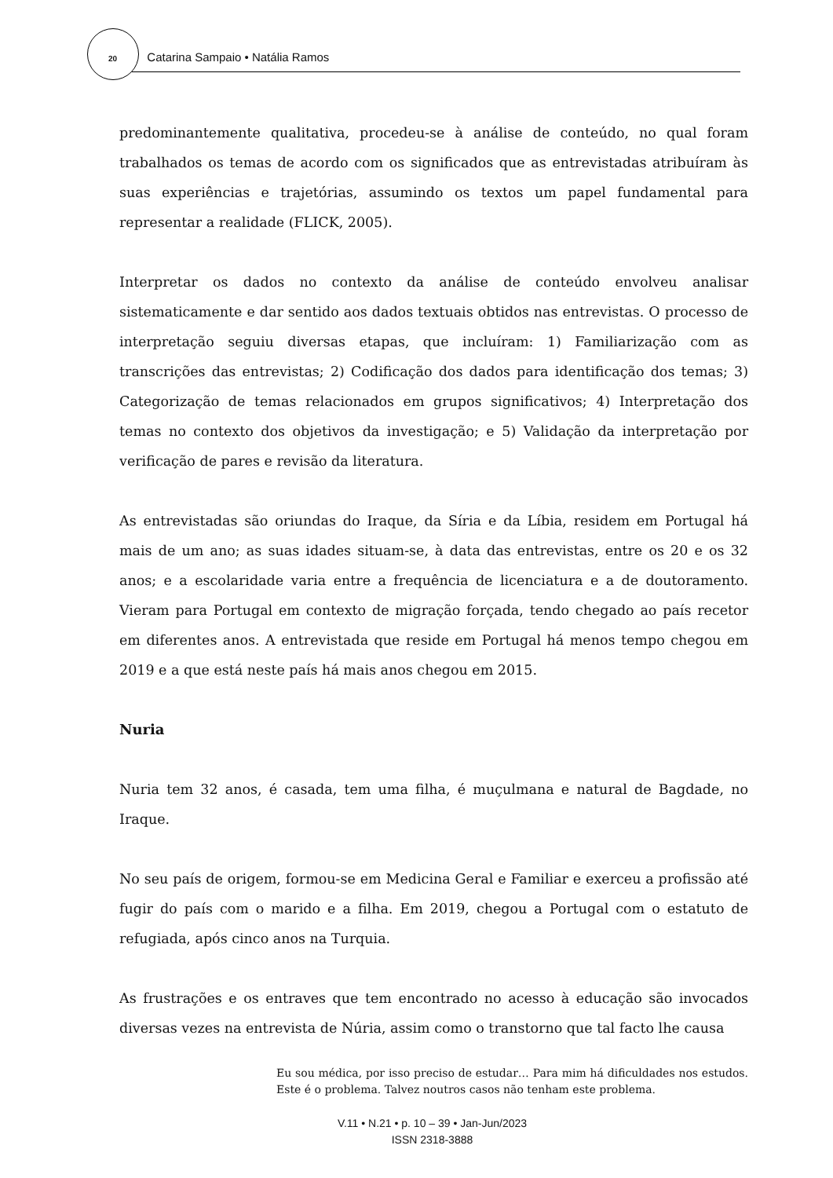20 Catarina Sampaio • Natália Ramos
predominantemente qualitativa, procedeu-se à análise de conteúdo, no qual foram trabalhados os temas de acordo com os significados que as entrevistadas atribuíram às suas experiências e trajetórias, assumindo os textos um papel fundamental para representar a realidade (FLICK, 2005).
Interpretar os dados no contexto da análise de conteúdo envolveu analisar sistematicamente e dar sentido aos dados textuais obtidos nas entrevistas. O processo de interpretação seguiu diversas etapas, que incluíram: 1) Familiarização com as transcrições das entrevistas; 2) Codificação dos dados para identificação dos temas; 3) Categorização de temas relacionados em grupos significativos; 4) Interpretação dos temas no contexto dos objetivos da investigação; e 5) Validação da interpretação por verificação de pares e revisão da literatura.
As entrevistadas são oriundas do Iraque, da Síria e da Líbia, residem em Portugal há mais de um ano; as suas idades situam-se, à data das entrevistas, entre os 20 e os 32 anos; e a escolaridade varia entre a frequência de licenciatura e a de doutoramento. Vieram para Portugal em contexto de migração forçada, tendo chegado ao país recetor em diferentes anos. A entrevistada que reside em Portugal há menos tempo chegou em 2019 e a que está neste país há mais anos chegou em 2015.
Nuria
Nuria tem 32 anos, é casada, tem uma filha, é muçulmana e natural de Bagdade, no Iraque.
No seu país de origem, formou-se em Medicina Geral e Familiar e exerceu a profissão até fugir do país com o marido e a filha. Em 2019, chegou a Portugal com o estatuto de refugiada, após cinco anos na Turquia.
As frustrações e os entraves que tem encontrado no acesso à educação são invocados diversas vezes na entrevista de Núria, assim como o transtorno que tal facto lhe causa
Eu sou médica, por isso preciso de estudar… Para mim há dificuldades nos estudos. Este é o problema. Talvez noutros casos não tenham este problema.
V.11 • N.21 • p. 10 – 39 • Jan-Jun/2023
ISSN 2318-3888